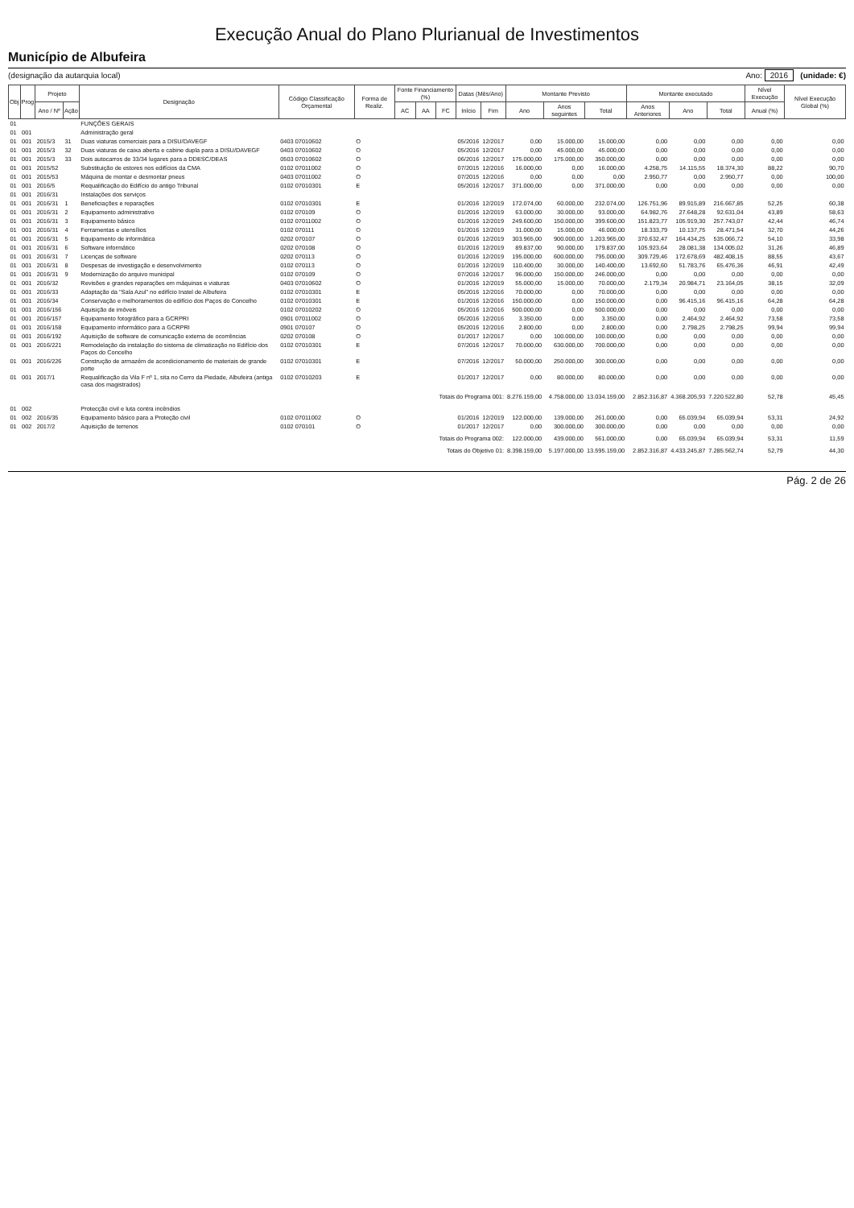Execução Anual do Plano Plurianual de Investimentos
Município de Albufeira
(designação da autarquia local) Ano: 2016 (unidade: €)
| Obj | Prog | Projeto | | Designação | Código Classificação Orçamental | Forma de Realiz. | Fonte Financiamento (%) | | | Datas (Mês/Ano) | | Montante Previsto | | | Montante executado | | | Nível Execução | Nível Execução Global (%) |
| --- | --- | --- | --- | --- | --- | --- | --- | --- | --- | --- | --- | --- | --- | --- | --- | --- | --- | --- | --- |
| | | Ano / Nº | Ação | | | | AC | AA | FC | Início | Fim | Ano | Anos seguintes | Total | Anos Anteriores | Ano | Total | Anual (%) | |
| 01 | | | | FUNÇÕES GERAIS | | | | | | | | | | | | | | | |
| 01 | 001 | | | Administração geral | | | | | | | | | | | | | | | |
| 01 | 001 | 2015/3 | 31 | Duas viaturas comerciais para a DISU/DAVEGF | 0403 07010602 | O | | | | 05/2016 | 12/2017 | 0,00 | 15.000,00 | 15.000,00 | 0,00 | 0,00 | 0,00 | 0,00 | 0,00 |
| 01 | 001 | 2015/3 | 32 | Duas viaturas de caixa aberta e cabine dupla para a DISU/DAVEGF | 0403 07010602 | O | | | | 05/2016 | 12/2017 | 0,00 | 45.000,00 | 45.000,00 | 0,00 | 0,00 | 0,00 | 0,00 | 0,00 |
| 01 | 001 | 2015/3 | 33 | Dois autocarros de 33/34 lugares para a DDESC/DEAS | 0503 07010602 | O | | | | 06/2016 | 12/2017 | 175.000,00 | 175.000,00 | 350.000,00 | 0,00 | 0,00 | 0,00 | 0,00 | 0,00 |
| 01 | 001 | 2015/52 | | Substituição de estores nos edifícios da CMA | 0102 07011002 | O | | | | 07/2015 | 12/2016 | 16.000,00 | 0,00 | 16.000,00 | 4.258,75 | 14.115,55 | 18.374,30 | 88,22 | 90,70 |
| 01 | 001 | 2015/53 | | Máquina de montar e desmontar pneus | 0403 07011002 | O | | | | 07/2015 | 12/2016 | 0,00 | 0,00 | 0,00 | 2.950,77 | 0,00 | 2.950,77 | 0,00 | 100,00 |
| 01 | 001 | 2016/5 | | Requalificação do Edifício do antigo Tribunal | 0102 07010301 | E | | | | 05/2016 | 12/2017 | 371.000,00 | 0,00 | 371.000,00 | 0,00 | 0,00 | 0,00 | 0,00 | 0,00 |
| 01 | 001 | 2016/31 | | Instalações dos serviços | | | | | | | | | | | | | | | |
| 01 | 001 | 2016/31 | 1 | Beneficiações e reparações | 0102 07010301 | E | | | | 01/2016 | 12/2019 | 172.074,00 | 60.000,00 | 232.074,00 | 126.751,96 | 89.915,89 | 216.667,85 | 52,25 | 60,38 |
| 01 | 001 | 2016/31 | 2 | Equipamento administrativo | 0102 070109 | O | | | | 01/2016 | 12/2019 | 63.000,00 | 30.000,00 | 93.000,00 | 64.982,76 | 27.648,28 | 92.631,04 | 43,89 | 58,63 |
| 01 | 001 | 2016/31 | 3 | Equipamento básico | 0102 07011002 | O | | | | 01/2016 | 12/2019 | 249.600,00 | 150.000,00 | 399.600,00 | 151.823,77 | 105.919,30 | 257.743,07 | 42,44 | 46,74 |
| 01 | 001 | 2016/31 | 4 | Ferramentas e utensílios | 0102 070111 | O | | | | 01/2016 | 12/2019 | 31.000,00 | 15.000,00 | 46.000,00 | 18.333,79 | 10.137,75 | 28.471,54 | 32,70 | 44,26 |
| 01 | 001 | 2016/31 | 5 | Equipamento de informática | 0202 070107 | O | | | | 01/2016 | 12/2019 | 303.965,00 | 900.000,00 | 1.203.965,00 | 370.632,47 | 164.434,25 | 535.066,72 | 54,10 | 33,98 |
| 01 | 001 | 2016/31 | 6 | Software informático | 0202 070108 | O | | | | 01/2016 | 12/2019 | 89.837,00 | 90.000,00 | 179.837,00 | 105.923,64 | 28.081,38 | 134.005,02 | 31,26 | 46,89 |
| 01 | 001 | 2016/31 | 7 | Licenças de software | 0202 070113 | O | | | | 01/2016 | 12/2019 | 195.000,00 | 600.000,00 | 795.000,00 | 309.729,46 | 172.678,69 | 482.408,15 | 88,55 | 43,67 |
| 01 | 001 | 2016/31 | 8 | Despesas de investigação e desenvolvimento | 0102 070113 | O | | | | 01/2016 | 12/2019 | 110.400,00 | 30.000,00 | 140.400,00 | 13.692,60 | 51.783,76 | 65.476,36 | 46,91 | 42,49 |
| 01 | 001 | 2016/31 | 9 | Modernização do arquivo municipal | 0102 070109 | O | | | | 07/2016 | 12/2017 | 96.000,00 | 150.000,00 | 246.000,00 | 0,00 | 0,00 | 0,00 | 0,00 | 0,00 |
| 01 | 001 | 2016/32 | | Revisões e grandes reparações em máquinas e viaturas | 0403 07010602 | O | | | | 01/2016 | 12/2019 | 55.000,00 | 15.000,00 | 70.000,00 | 2.179,34 | 20.984,71 | 23.164,05 | 38,15 | 32,09 |
| 01 | 001 | 2016/33 | | Adaptação da "Sala Azul" no edifício Inatel de Albufeira | 0102 07010301 | E | | | | 05/2016 | 12/2016 | 70.000,00 | 0,00 | 70.000,00 | 0,00 | 0,00 | 0,00 | 0,00 | 0,00 |
| 01 | 001 | 2016/34 | | Conservação e melhoramentos do edifício dos Paços do Concelho | 0102 07010301 | E | | | | 01/2016 | 12/2016 | 150.000,00 | 0,00 | 150.000,00 | 0,00 | 96.415,16 | 96.415,16 | 64,28 | 64,28 |
| 01 | 001 | 2016/156 | | Aquisição de imóveis | 0102 07010202 | O | | | | 05/2016 | 12/2016 | 500.000,00 | 0,00 | 500.000,00 | 0,00 | 0,00 | 0,00 | 0,00 | 0,00 |
| 01 | 001 | 2016/157 | | Equipamento fotográfico para a GCRPRI | 0901 07011002 | O | | | | 05/2016 | 12/2016 | 3.350,00 | 0,00 | 3.350,00 | 0,00 | 2.464,92 | 2.464,92 | 73,58 | 73,58 |
| 01 | 001 | 2016/158 | | Equipamento informático para a GCRPRI | 0901 070107 | O | | | | 05/2016 | 12/2016 | 2.800,00 | 0,00 | 2.800,00 | 0,00 | 2.798,25 | 2.798,25 | 99,94 | 99,94 |
| 01 | 001 | 2016/192 | | Aquisição de software de comunicação externa de ocorrências | 0202 070108 | O | | | | 01/2017 | 12/2017 | 0,00 | 100.000,00 | 100.000,00 | 0,00 | 0,00 | 0,00 | 0,00 | 0,00 |
| 01 | 001 | 2016/221 | | Remodelação da instalação do sistema de climatização no Edifício dos Paços do Concelho | 0102 07010301 | E | | | | 07/2016 | 12/2017 | 70.000,00 | 630.000,00 | 700.000,00 | 0,00 | 0,00 | 0,00 | 0,00 | 0,00 |
| 01 | 001 | 2016/226 | | Construção de armazém de acondicionamento de materiais de grande porte | 0102 07010301 | E | | | | 07/2016 | 12/2017 | 50.000,00 | 250.000,00 | 300.000,00 | 0,00 | 0,00 | 0,00 | 0,00 | 0,00 |
| 01 | 001 | 2017/1 | | Requalificação da Vila F nº 1, sita no Cerro da Piedade, Albufeira (antiga casa dos magistrados) | 0102 07010203 | E | | | | 01/2017 | 12/2017 | 0,00 | 80.000,00 | 80.000,00 | 0,00 | 0,00 | 0,00 | 0,00 | 0,00 |
| Totais do Programa 001: | | | | | | | | | | | | 8.276.159,00 | 4.758.000,00 | 13.034.159,00 | 2.852.316,87 | 4.368.205,93 | 7.220.522,80 | 52,78 | 45,45 |
| 01 | 002 | | | Protecção civil e luta contra incêndios | | | | | | | | | | | | | | | |
| 01 | 002 | 2016/35 | | Equipamento básico para a Proteção civil | 0102 07011002 | O | | | | 01/2016 | 12/2019 | 122.000,00 | 139.000,00 | 261.000,00 | 0,00 | 65.039,94 | 65.039,94 | 53,31 | 24,92 |
| 01 | 002 | 2017/2 | | Aquisição de terrenos | 0102 070101 | O | | | | 01/2017 | 12/2017 | 0,00 | 300.000,00 | 300.000,00 | 0,00 | 0,00 | 0,00 | 0,00 | 0,00 |
| Totais do Programa 002: | | | | | | | | | | | | 122.000,00 | 439.000,00 | 561.000,00 | 0,00 | 65.039,94 | 65.039,94 | 53,31 | 11,59 |
| Totais do Objetivo 01: | | | | | | | | | | | | 8.398.159,00 | 5.197.000,00 | 13.595.159,00 | 2.852.316,87 | 4.433.245,87 | 7.285.562,74 | 52,79 | 44,30 |
Pág. 2 de 26